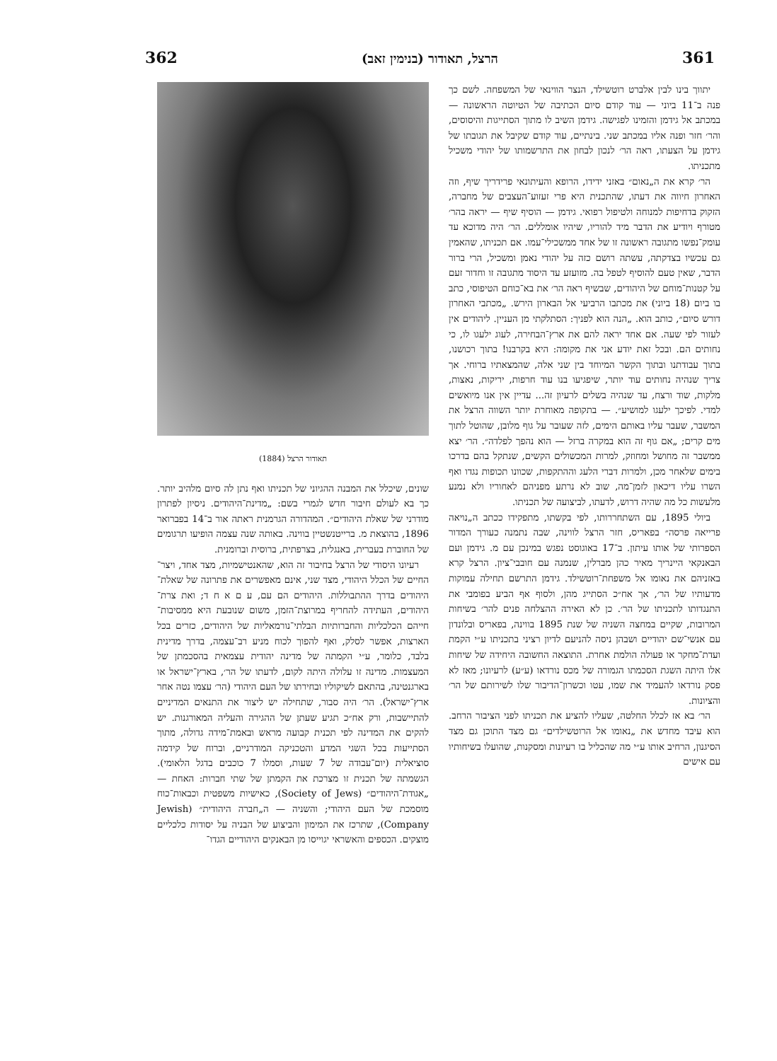362 הרצל, תאודור (בנימין זאב) 361
יתווך בינו לבין אלברט רוטשילד, הנצר הווינאי של המשפחה. לשם כך פנה ב־11 ביוני — עוד קודם סיום הכתיבה של הטיוטה הראשונה — במכתב אל גידמן והזמינו לפגישה. גידמן השיב לו מתוך הסתייגות והיסוסים, והר׳ חזר ופנה אליו במכתב שני. בינתיים, עוד קודם שקיבל את תגובתו של גידמן על הצעתו, ראה הר׳ לנכון לבחון את התרשמותו של יהודי משכיל מתכניתו.
הר׳ קרא את ה„נאום״ באזני ידידו, הרופא והעיתונאי פרידריך שיף, וזה האחרון חיווה את דעתו, שהתכנית היא פרי זעזוע־העצבים של מחברה, הזקוק בדחיפות למנוחה ולטיפול רפואי. גידמן — הוסיף שיף — יראה בהר׳ מטורף ויודיע את הדבר מיד להוריו, שיהיו אומללים. הר׳ היה מדוכא עד עומק־נפשו מתגובה ראשונה זו של אחד ממשכילי־עמו. אם תכניתו, שהאמין גם עכשיו בצדקתה, עשתה רושם כזה על יהודי נאמן ומשכיל, הרי ברור הדבר, שאין טעם להוסיף לטפל בה. מזועזע עד היסוד מתגובה זו וחדור זעם על קטנות־מוחם של היהודים, שבשיף ראה הר׳ את בא־כוחם הטיפוסי, כתב בו ביום (18 ביוני) את מכתבו הרביעי אל הבארון הירש. „מכתבי האחרון דורש סיום״, כותב הוא. „הנה הוא לפניך: הסתלקתי מן העניין. ליהודים אין לעזור לפי שעה. אם אחד יראה להם את ארץ־הבחירה, לעוג ילעגו לו, כי נחותים הם. ובכל זאת יודע אני את מקומה: היא בקרבנו! בתוך רכושנו, בתוך עבודתנו ובתוך הקשר המיוחד בין שני אלה, שהמצאתיו ברוחי. אך צריך שנהיה נחותים עוד יותר, שיפגיעו בנו עוד חרפות, יריקות, נאצות, מלקות, שוד ורצח, עד שנהיה בשלים לרעיון זה... עדיין אין אנו מיואשים למדי. לפיכך ילעגו למושיע״. — בתקופה מאוחרת יותר השווה הרצל את המשבר, שעבר עליו באותם הימים, לזה שעובר על גוף מלובן, שהוטל לתוך מים קרים; „אם גוף זה הוא במקרה ברזל — הוא נהפך לפלדה״. הר׳ יצא ממשבר זה מחושל ומחוזק, למרות המכשולים הקשים, שנתקל בהם בדרכו בימים שלאחר מכן, ולמרות דברי הלעג וההתקפות, שכוונו תכופות נגדו ואף השרו עליו דיכאון לזמן־מה, שוב לא נרתע מפניהם לאחוריו ולא נמנע מלעשות כל מה שהיה דרוש, לדעתו, לביצועה של תכניתו.
ביולי 1895, עם השתחררותו, לפי בקשתו, מתפקידו ככתב ה„נויאה פרייאה פרסה״ בפאריס, חזר הרצל לווינה, שבה נתמנה כעורך המדור הספרותי של אותו עיתון. ב־17 באוגוסט נפגש במינכן עם מ. גידמן ועם הבאנקאי היינריך מאיר כהן מברלין, שנמנה עם חובבי־ציון. הרצל קרא באזניהם את נאומו אל משפחת־רוטשילד. גידמן התרשם תחילה עמוקות מדעותיו של הר׳, אך אח״כ הסתייג מהן, ולסוף אף הביע בפומבי את התנגדותו לתכניתו של הר׳. כן לא האירה ההצלחה פנים להר׳ בשיחות המרובות, שקיים במחצה השניה של שנת 1895 בווינה, בפאריס ובלונדון עם אנשי־שם יהודיים ושבהן ניסה להניעם לדיון רציני בתכניתו ע״י הקמת ועדת־מחקר או פעולה הולמת אחרת. התוצאה החשובה היחידה של שיחות אלו היתה השגת הסכמתו הגמורה של מכס נורדאו (ע״ע) לרעיונו; מאז לא פסק נורדאו להעמיד את שמו, עטו וכשרון־הדיבור שלו לשירותם של הר׳ והציונות.
הר׳ בא אז לכלל החלטה, שעליו להציע את תכניתו לפני הציבור הרחב. הוא עיבד מחדש את „נאומו אל הרוטשילדים״ גם מצד התוכן גם מצד הסיגנון, הרחיב אותו ע״י מה שהכליל בו רעיונות ומסקנות, שהועלו בשיחותיו עם אישים
תאודור הרצל (1884)
שונים, שיכלל את המבנה ההגיוני של תכניתו ואף נתן לה סיום מלהיב יותר. כך בא לעולם חיבור חדש לגמרי בשם: „מדינת־היהודים. ניסיון לפתרון מודרני של שאלת היהודים״. המהדורה הגרמנית ראתה אור ב־14 בפברואר 1896, בהוצאת מ. ברייטנשטיין בווינה. באותה שנה עצמה הופיעו תרגומים של החוברת בעברית, באנגלית, בצרפתית, ברוסית וברומנית.
רעיונו היסודי של הרצל בחיבור זה הוא, שהאנטישמיות, מצד אחד, ויצר־החיים של הכלל היהודי, מצד שני, אינם מאפשרים את פתרונה של שאלת־היהודים בדרך ההתבוללות. היהודים הם עם, ע ם א ח ד; ואת צרת־היהודים, העתידה להחריף במרוצת־הזמן, משום שנובעת היא ממסיבות־חייהם הכלכליות והחברותיות הבלתי־נורמאליות של היהודים, כזרים בכל הארצות, אפשר לסלק, ואף להפוך לכוח מניע רב־עצמה, בדרך מדינית בלבד, כלומר, ע״י הקמתה של מדינה יהודית עצמאית בהסכמתן של המעצמות. מדינה זו עלולה היתה לקום, לדעתו של הר׳, בארץ־ישראל או בארגנטינה, בהתאם לשיקוליו ובחירתו של העם היהודי (הר׳ עצמו נטה אחר ארץ־ישראל). הר׳ היה סבור, שתחילה יש ליצור את התנאים המדיניים להתיישבות, ורק אח״כ תגיע שעתן של ההגירה והעליה המאורגנות. יש להקים את המדינה לפי תכנית קבועה מראש ובאמת־מידה גדולה, מתוך הסתייעות בכל השגי המדע והטכניקה המודרניים, וברוח של קידמה סוציאלית (יום־עבודה של 7 שעות, וסמלו 7 כוכבים בדגל הלאומי). הגשמתה של תכנית זו מצרכת את הקמתן של שתי חברות: האחת — „אגודת־היהודים״ (Society of Jews), כאישיות משפטית וכבאות־כוח מוסמכת של העם היהודי; והשניה — ה„חברה היהודית״ (Jewish Company), שתרכז את המימון והביצוע של הבניה על יסודות כלכליים מוצקים. הכספים והאשראי יגוייסו מן הבאנקים היהודיים הגדו־